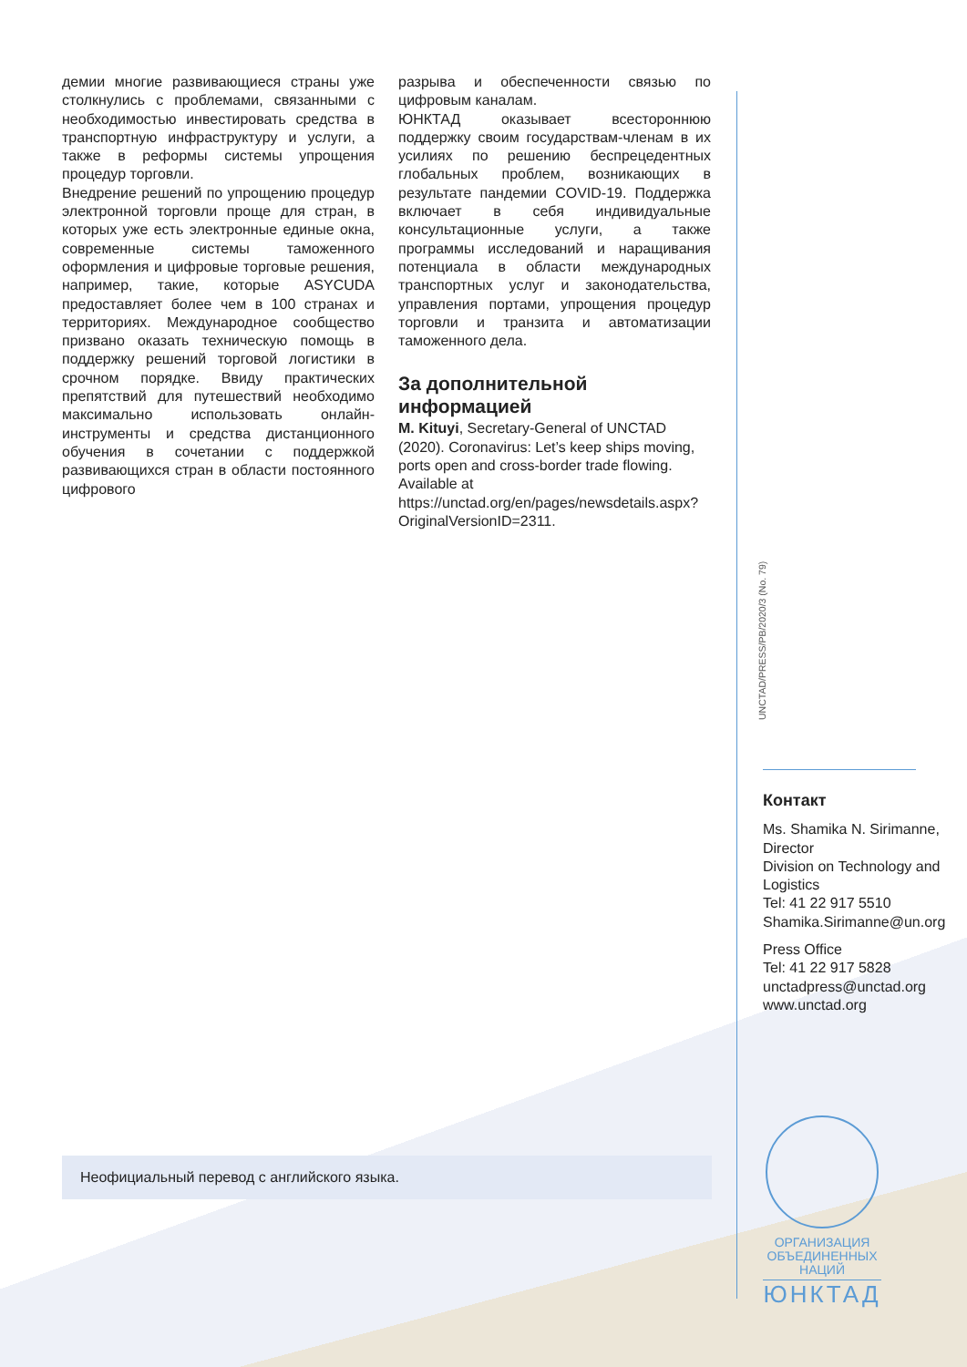демии многие развивающиеся страны уже столкнулись с проблемами, связанными с необходимостью инвестировать средства в транспортную инфраструктуру и услуги, а также в реформы системы упрощения процедур торговли.
Внедрение решений по упрощению процедур электронной торговли проще для стран, в которых уже есть электронные единые окна, современные системы таможенного оформления и цифровые торговые решения, например, такие, которые ASYCUDA предоставляет более чем в 100 странах и территориях. Международное сообщество призвано оказать техническую помощь в поддержку решений торговой логистики в срочном порядке. Ввиду практических препятствий для путешествий необходимо максимально использовать онлайн-инструменты и средства дистанционного обучения в сочетании с поддержкой развивающихся стран в области постоянного цифрового
разрыва и обеспеченности связью по цифровым каналам.
ЮНКТАД оказывает всестороннюю поддержку своим государствам-членам в их усилиях по решению беспрецедентных глобальных проблем, возникающих в результате пандемии COVID-19. Поддержка включает в себя индивидуальные консультационные услуги, а также программы исследований и наращивания потенциала в области международных транспортных услуг и законодательства, управления портами, упрощения процедур торговли и транзита и автоматизации таможенного дела.
За дополнительной информацией
M. Kituyi, Secretary-General of UNCTAD (2020). Coronavirus: Let’s keep ships moving, ports open and cross-border trade flowing. Available at https://unctad.org/en/pages/newsdetails.aspx?OriginalVersionID=2311.
UNCTAD/PRESS/PB/2020/3 (No. 79)
Контакт
Ms. Shamika N. Sirimanne, Director
Division on Technology and Logistics
Tel: 41 22 917 5510
Shamika.Sirimanne@un.org
Press Office
Tel: 41 22 917 5828
unctadpress@unctad.org
www.unctad.org
Неофициальный перевод с английского языка.
ОРГАНИЗАЦИЯ
ОБЪЕДИНЕННЫХ
НАЦИЙ
ЮНКТАД